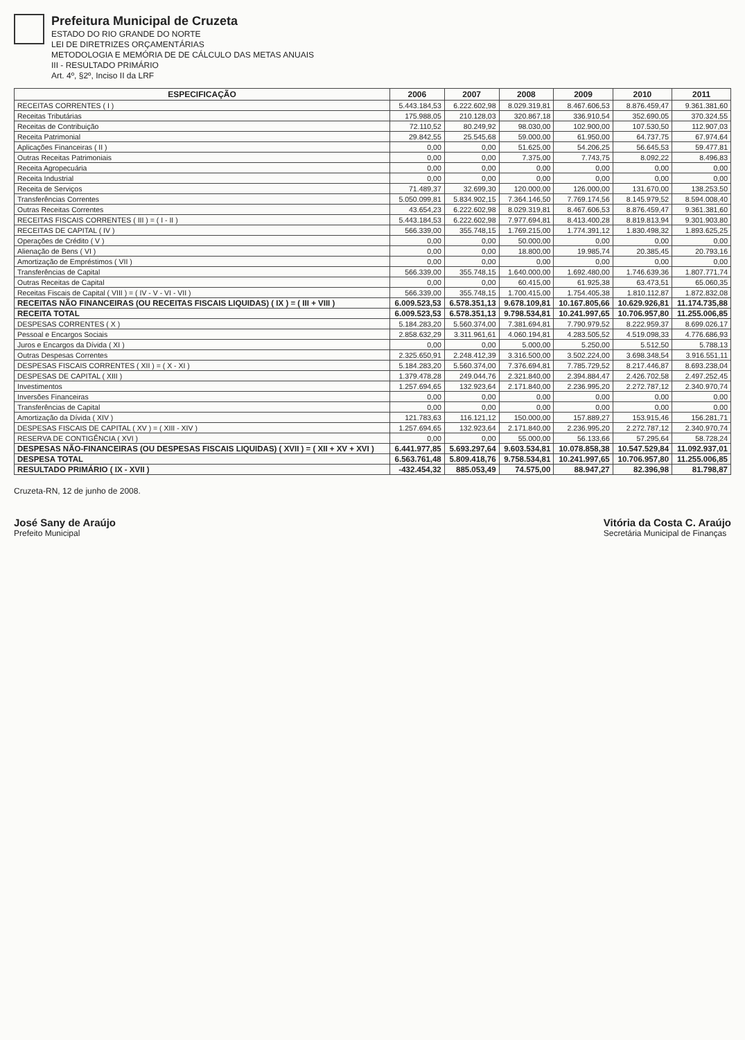Prefeitura Municipal de Cruzeta
ESTADO DO RIO GRANDE DO NORTE
LEI DE DIRETRIZES ORÇAMENTÁRIAS
METODOLOGIA E MEMÓRIA DE DE CÁLCULO DAS METAS ANUAIS
III - RESULTADO PRIMÁRIO
Art. 4º, §2º, Inciso II da LRF
| ESPECIFICAÇÃO | 2006 | 2007 | 2008 | 2009 | 2010 | 2011 |
| --- | --- | --- | --- | --- | --- | --- |
| RECEITAS CORRENTES ( I ) | 5.443.184,53 | 6.222.602,98 | 8.029.319,81 | 8.467.606,53 | 8.876.459,47 | 9.361.381,60 |
| Receitas Tributárias | 175.988,05 | 210.128,03 | 320.867,18 | 336.910,54 | 352.690,05 | 370.324,55 |
| Receitas de Contribuição | 72.110,52 | 80.249,92 | 98.030,00 | 102.900,00 | 107.530,50 | 112.907,03 |
| Receita Patrimonial | 29.842,55 | 25.545,68 | 59.000,00 | 61.950,00 | 64.737,75 | 67.974,64 |
| Aplicações Financeiras ( II ) | 0,00 | 0,00 | 51.625,00 | 54.206,25 | 56.645,53 | 59.477,81 |
| Outras Receitas Patrimoniais | 0,00 | 0,00 | 7.375,00 | 7.743,75 | 8.092,22 | 8.496,83 |
| Receita Agropecuária | 0,00 | 0,00 | 0,00 | 0,00 | 0,00 | 0,00 |
| Receita Industrial | 0,00 | 0,00 | 0,00 | 0,00 | 0,00 | 0,00 |
| Receita de Serviços | 71.489,37 | 32.699,30 | 120.000,00 | 126.000,00 | 131.670,00 | 138.253,50 |
| Transferências Correntes | 5.050.099,81 | 5.834.902,15 | 7.364.146,50 | 7.769.174,56 | 8.145.979,52 | 8.594.008,40 |
| Outras Receitas Correntes | 43.654,23 | 6.222.602,98 | 8.029.319,81 | 8.467.606,53 | 8.876.459,47 | 9.361.381,60 |
| RECEITAS FISCAIS CORRENTES ( III ) = ( I - II ) | 5.443.184,53 | 6.222.602,98 | 7.977.694,81 | 8.413.400,28 | 8.819.813,94 | 9.301.903,80 |
| RECEITAS DE CAPITAL ( IV ) | 566.339,00 | 355.748,15 | 1.769.215,00 | 1.774.391,12 | 1.830.498,32 | 1.893.625,25 |
| Operações de Crédito ( V ) | 0,00 | 0,00 | 50.000,00 | 0,00 | 0,00 | 0,00 |
| Alienação de Bens ( VI ) | 0,00 | 0,00 | 18.800,00 | 19.985,74 | 20.385,45 | 20.793,16 |
| Amortização de Empréstimos ( VII ) | 0,00 | 0,00 | 0,00 | 0,00 | 0,00 | 0,00 |
| Transferências de Capital | 566.339,00 | 355.748,15 | 1.640.000,00 | 1.692.480,00 | 1.746.639,36 | 1.807.771,74 |
| Outras Receitas de Capital | 0,00 | 0,00 | 60.415,00 | 61.925,38 | 63.473,51 | 65.060,35 |
| Receitas Fiscais de Capital ( VIII ) = ( IV - V - VI - VII ) | 566.339,00 | 355.748,15 | 1.700.415,00 | 1.754.405,38 | 1.810.112,87 | 1.872.832,08 |
| RECEITAS NÃO FINANCEIRAS (OU RECEITAS FISCAIS LIQUIDAS) ( IX ) = ( III + VIII ) | 6.009.523,53 | 6.578.351,13 | 9.678.109,81 | 10.167.805,66 | 10.629.926,81 | 11.174.735,88 |
| RECEITA TOTAL | 6.009.523,53 | 6.578.351,13 | 9.798.534,81 | 10.241.997,65 | 10.706.957,80 | 11.255.006,85 |
| DESPESAS CORRENTES ( X ) | 5.184.283,20 | 5.560.374,00 | 7.381.694,81 | 7.790.979,52 | 8.222.959,37 | 8.699.026,17 |
| Pessoal e Encargos Sociais | 2.858.632,29 | 3.311.961,61 | 4.060.194,81 | 4.283.505,52 | 4.519.098,33 | 4.776.686,93 |
| Juros e Encargos da Dívida ( XI ) | 0,00 | 0,00 | 5.000,00 | 5.250,00 | 5.512,50 | 5.788,13 |
| Outras Despesas Correntes | 2.325.650,91 | 2.248.412,39 | 3.316.500,00 | 3.502.224,00 | 3.698.348,54 | 3.916.551,11 |
| DESPESAS FISCAIS CORRENTES ( XII ) = ( X - XI ) | 5.184.283,20 | 5.560.374,00 | 7.376.694,81 | 7.785.729,52 | 8.217.446,87 | 8.693.238,04 |
| DESPESAS DE CAPITAL ( XIII ) | 1.379.478,28 | 249.044,76 | 2.321.840,00 | 2.394.884,47 | 2.426.702,58 | 2.497.252,45 |
| Investimentos | 1.257.694,65 | 132.923,64 | 2.171.840,00 | 2.236.995,20 | 2.272.787,12 | 2.340.970,74 |
| Inversões Financeiras | 0,00 | 0,00 | 0,00 | 0,00 | 0,00 | 0,00 |
| Transferências de Capital | 0,00 | 0,00 | 0,00 | 0,00 | 0,00 | 0,00 |
| Amortização da Dívida ( XIV ) | 121.783,63 | 116.121,12 | 150.000,00 | 157.889,27 | 153.915,46 | 156.281,71 |
| DESPESAS FISCAIS DE CAPITAL ( XV ) = ( XIII - XIV ) | 1.257.694,65 | 132.923,64 | 2.171.840,00 | 2.236.995,20 | 2.272.787,12 | 2.340.970,74 |
| RESERVA DE CONTIGÊNCIA ( XVI ) | 0,00 | 0,00 | 55.000,00 | 56.133,66 | 57.295,64 | 58.728,24 |
| DESPESAS NÃO-FINANCEIRAS (OU DESPESAS FISCAIS LIQUIDAS) ( XVII ) = ( XII + XV + XVI ) | 6.441.977,85 | 5.693.297,64 | 9.603.534,81 | 10.078.858,38 | 10.547.529,84 | 11.092.937,01 |
| DESPESA TOTAL | 6.563.761,48 | 5.809.418,76 | 9.758.534,81 | 10.241.997,65 | 10.706.957,80 | 11.255.006,85 |
| RESULTADO PRIMÁRIO ( IX - XVII ) | -432.454,32 | 885.053,49 | 74.575,00 | 88.947,27 | 82.396,98 | 81.798,87 |
Cruzeta-RN, 12 de junho de 2008.
José Sany de Araújo
Prefeito Municipal
Vitória da Costa C. Araújo
Secretária Municipal de Finanças